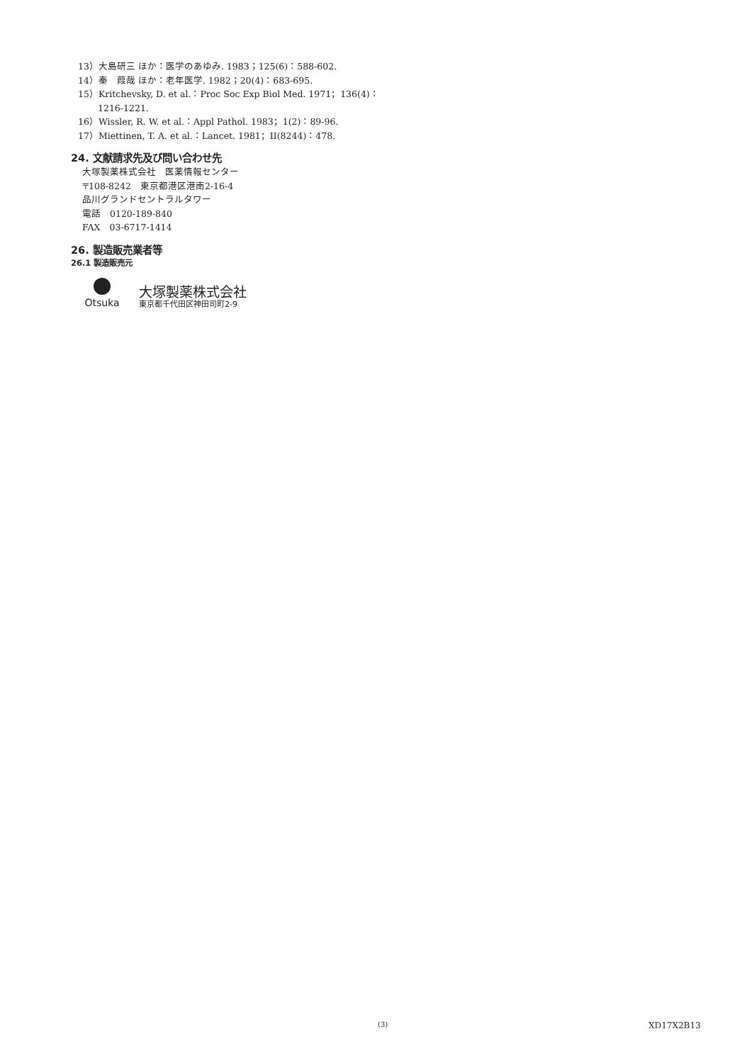13）大島研三 ほか：医学のあゆみ. 1983；125(6)：588-602.
14）秦　葭哉 ほか：老年医学. 1982；20(4)：683-695.
15）Kritchevsky, D. et al.：Proc Soc Exp Biol Med. 1971；136(4)：1216-1221.
16）Wissler, R. W. et al.：Appl Pathol. 1983；1(2)：89-96.
17）Miettinen, T. A. et al.：Lancet. 1981；II(8244)：478.
24. 文献請求先及び問い合わせ先
大塚製薬株式会社　医薬情報センター
〒108-8242　東京都港区港南2-16-4
品川グランドセントラルタワー
電話　0120-189-840
FAX　03-6717-1414
26. 製造販売業者等
26.1 製造販売元
Otsuka
大塚製薬株式会社
東京都千代田区神田司町2-9
(3) XD17X2B13